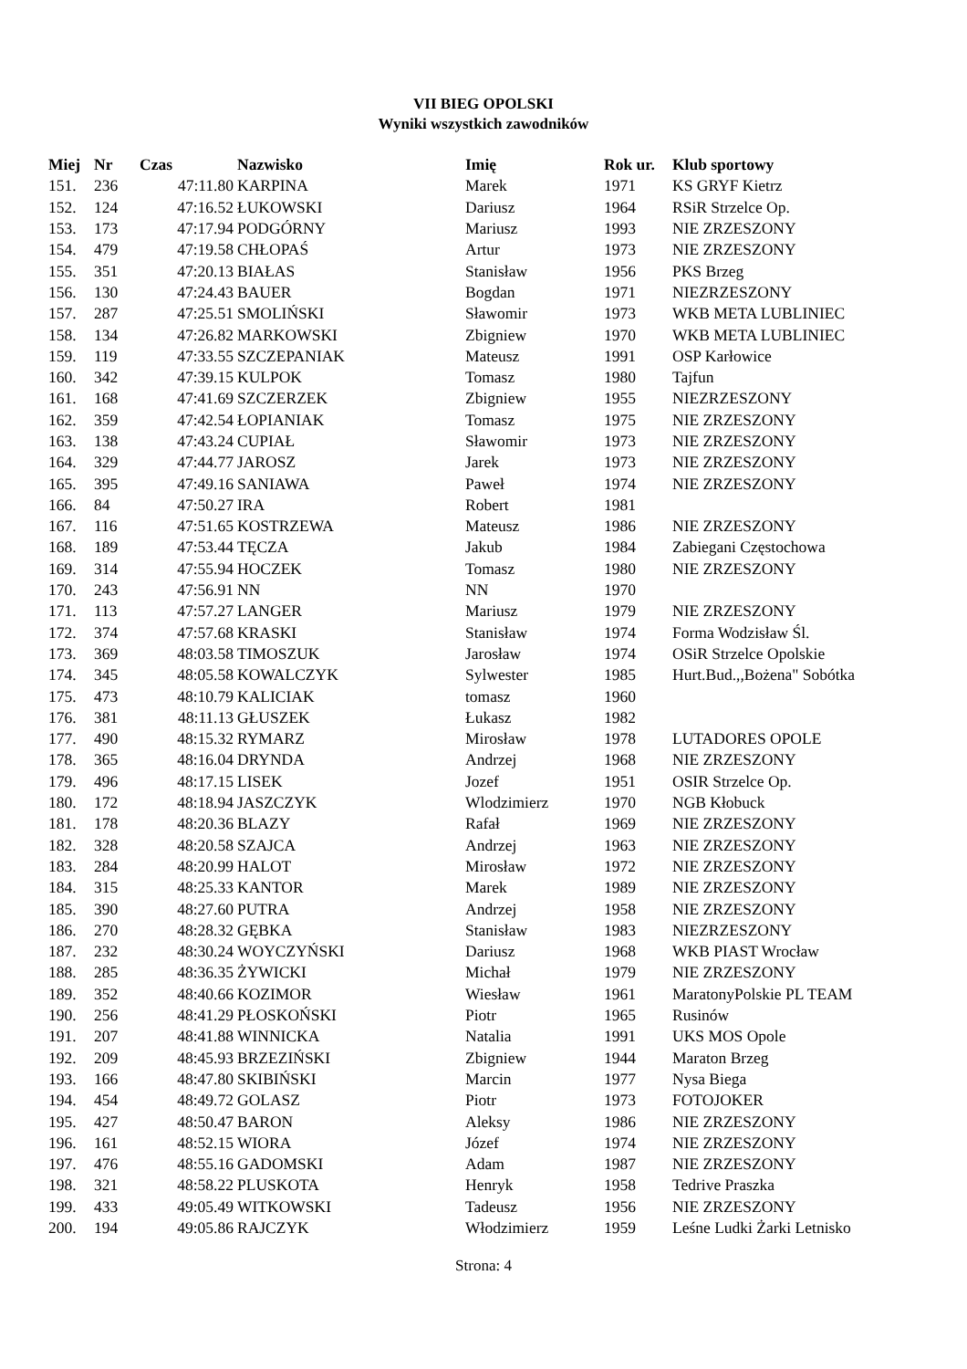VII BIEG OPOLSKI
Wyniki wszystkich zawodników
| Miej | Nr | Czas | Nazwisko | Imię | Rok ur. | Klub sportowy |
| --- | --- | --- | --- | --- | --- | --- |
| 151. | 236 | 47:11.80 | KARPINA | Marek | 1971 | KS GRYF Kietrz |
| 152. | 124 | 47:16.52 | ŁUKOWSKI | Dariusz | 1964 | RSiR Strzelce Op. |
| 153. | 173 | 47:17.94 | PODGÓRNY | Mariusz | 1993 | NIE ZRZESZONY |
| 154. | 479 | 47:19.58 | CHŁOPAŚ | Artur | 1973 | NIE ZRZESZONY |
| 155. | 351 | 47:20.13 | BIAŁAS | Stanisław | 1956 | PKS Brzeg |
| 156. | 130 | 47:24.43 | BAUER | Bogdan | 1971 | NIEZRZESZONY |
| 157. | 287 | 47:25.51 | SMOLIŃSKI | Sławomir | 1973 | WKB META LUBLINIEC |
| 158. | 134 | 47:26.82 | MARKOWSKI | Zbigniew | 1970 | WKB META LUBLINIEC |
| 159. | 119 | 47:33.55 | SZCZEPANIAK | Mateusz | 1991 | OSP Karłowice |
| 160. | 342 | 47:39.15 | KULPOK | Tomasz | 1980 | Tajfun |
| 161. | 168 | 47:41.69 | SZCZERZEK | Zbigniew | 1955 | NIEZRZESZONY |
| 162. | 359 | 47:42.54 | ŁOPIANIAK | Tomasz | 1975 | NIE ZRZESZONY |
| 163. | 138 | 47:43.24 | CUPIAŁ | Sławomir | 1973 | NIE ZRZESZONY |
| 164. | 329 | 47:44.77 | JAROSZ | Jarek | 1973 | NIE ZRZESZONY |
| 165. | 395 | 47:49.16 | SANIAWA | Paweł | 1974 | NIE ZRZESZONY |
| 166. | 84 | 47:50.27 | IRA | Robert | 1981 | |
| 167. | 116 | 47:51.65 | KOSTRZEWA | Mateusz | 1986 | NIE ZRZESZONY |
| 168. | 189 | 47:53.44 | TĘCZA | Jakub | 1984 | Zabiegani Częstochowa |
| 169. | 314 | 47:55.94 | HOCZEK | Tomasz | 1980 | NIE ZRZESZONY |
| 170. | 243 | 47:56.91 | NN | NN | 1970 | |
| 171. | 113 | 47:57.27 | LANGER | Mariusz | 1979 | NIE ZRZESZONY |
| 172. | 374 | 47:57.68 | KRASKI | Stanisław | 1974 | Forma Wodzisław Śl. |
| 173. | 369 | 48:03.58 | TIMOSZUK | Jarosław | 1974 | OSiR Strzelce Opolskie |
| 174. | 345 | 48:05.58 | KOWALCZYK | Sylwester | 1985 | Hurt.Bud.,,Bożena" Sobótka |
| 175. | 473 | 48:10.79 | KALICIAK | tomasz | 1960 | |
| 176. | 381 | 48:11.13 | GŁUSZEK | Łukasz | 1982 | |
| 177. | 490 | 48:15.32 | RYMARZ | Mirosław | 1978 | LUTADORES OPOLE |
| 178. | 365 | 48:16.04 | DRYNDA | Andrzej | 1968 | NIE ZRZESZONY |
| 179. | 496 | 48:17.15 | LISEK | Jozef | 1951 | OSIR Strzelce Op. |
| 180. | 172 | 48:18.94 | JASZCZYK | Wlodzimierz | 1970 | NGB Kłobuck |
| 181. | 178 | 48:20.36 | BLAZY | Rafał | 1969 | NIE ZRZESZONY |
| 182. | 328 | 48:20.58 | SZAJCA | Andrzej | 1963 | NIE ZRZESZONY |
| 183. | 284 | 48:20.99 | HALOT | Mirosław | 1972 | NIE ZRZESZONY |
| 184. | 315 | 48:25.33 | KANTOR | Marek | 1989 | NIE ZRZESZONY |
| 185. | 390 | 48:27.60 | PUTRA | Andrzej | 1958 | NIE ZRZESZONY |
| 186. | 270 | 48:28.32 | GĘBKA | Stanisław | 1983 | NIEZRZESZONY |
| 187. | 232 | 48:30.24 | WOYCZYŃSKI | Dariusz | 1968 | WKB PIAST Wrocław |
| 188. | 285 | 48:36.35 | ŻYWICKI | Michał | 1979 | NIE ZRZESZONY |
| 189. | 352 | 48:40.66 | KOZIMOR | Wiesław | 1961 | MaratonyPolskie PL TEAM |
| 190. | 256 | 48:41.29 | PŁOSKOŃSKI | Piotr | 1965 | Rusinów |
| 191. | 207 | 48:41.88 | WINNICKA | Natalia | 1991 | UKS MOS Opole |
| 192. | 209 | 48:45.93 | BRZEZIŃSKI | Zbigniew | 1944 | Maraton Brzeg |
| 193. | 166 | 48:47.80 | SKIBIŃSKI | Marcin | 1977 | Nysa Biega |
| 194. | 454 | 48:49.72 | GOLASZ | Piotr | 1973 | FOTOJOKER |
| 195. | 427 | 48:50.47 | BARON | Aleksy | 1986 | NIE ZRZESZONY |
| 196. | 161 | 48:52.15 | WIORA | Józef | 1974 | NIE ZRZESZONY |
| 197. | 476 | 48:55.16 | GADOMSKI | Adam | 1987 | NIE ZRZESZONY |
| 198. | 321 | 48:58.22 | PLUSKOTA | Henryk | 1958 | Tedrive Praszka |
| 199. | 433 | 49:05.49 | WITKOWSKI | Tadeusz | 1956 | NIE ZRZESZONY |
| 200. | 194 | 49:05.86 | RAJCZYK | Włodzimierz | 1959 | Leśne Ludki Żarki Letnisko |
Strona: 4